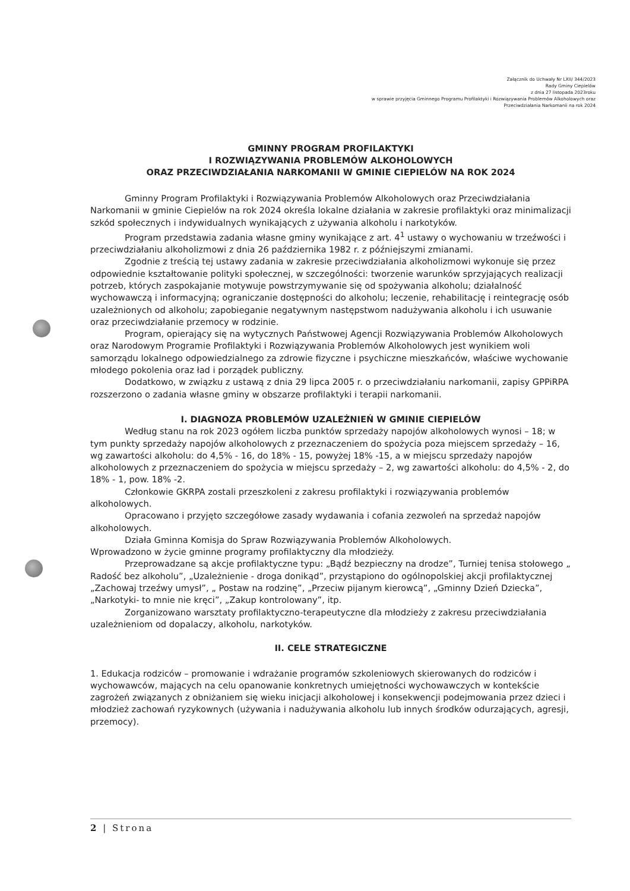Załącznik do Uchwały Nr LXII/ 344/2023
Rady Gminy Ciepielów
z dnia 27 listopada 2023roku
w sprawie przyjęcia Gminnego Programu Profilaktyki i Rozwiązywania Problemów Alkoholowych oraz
Przeciwdziałania Narkomanii na rok 2024
GMINNY PROGRAM PROFILAKTYKI
I ROZWIĄZYWANIA PROBLEMÓW ALKOHOLOWYCH
ORAZ PRZECIWDZIAŁANIA NARKOMANII W GMINIE CIEPIELÓW NA ROK 2024
Gminny Program Profilaktyki i Rozwiązywania Problemów Alkoholowych oraz Przeciwdziałania Narkomanii w gminie Ciepielów na rok 2024 określa lokalne działania w zakresie profilaktyki oraz minimalizacji szkód społecznych i indywidualnych wynikających z używania alkoholu i narkotyków.
Program przedstawia zadania własne gminy wynikające z art. 4<sup>1</sup> ustawy o wychowaniu w trzeźwości i przeciwdziałaniu alkoholizmowi z dnia 26 października 1982 r. z późniejszymi zmianami.
Zgodnie z treścią tej ustawy zadania w zakresie przeciwdziałania alkoholizmowi wykonuje się przez odpowiednie kształtowanie polityki społecznej, w szczególności: tworzenie warunków sprzyjających realizacji potrzeb, których zaspokajanie motywuje powstrzymywanie się od spożywania alkoholu; działalność wychowawczą i informacyjną; ograniczanie dostępności do alkoholu; leczenie, rehabilitację i reintegrację osób uzależnionych od alkoholu; zapobieganie negatywnym następstwom nadużywania alkoholu i ich usuwanie oraz przeciwdziałanie przemocy w rodzinie.
Program, opierający się na wytycznych Państwowej Agencji Rozwiązywania Problemów Alkoholowych oraz Narodowym Programie Profilaktyki i Rozwiązywania Problemów Alkoholowych jest wynikiem woli samorządu lokalnego odpowiedzialnego za zdrowie fizyczne i psychiczne mieszkańców, właściwe wychowanie młodego pokolenia oraz ład i porządek publiczny.
Dodatkowo, w związku z ustawą z dnia 29 lipca 2005 r. o przeciwdziałaniu narkomanii, zapisy GPPiRPA rozszerzono o zadania własne gminy w obszarze profilaktyki i terapii narkomanii.
I. DIAGNOZA PROBLEMÓW UZALEŻNIEŃ W GMINIE CIEPIELÓW
Według stanu na rok 2023 ogółem liczba punktów sprzedaży napojów alkoholowych wynosi – 18; w tym punkty sprzedaży napojów alkoholowych z przeznaczeniem do spożycia poza miejscem sprzedaży – 16, wg zawartości alkoholu: do 4,5% - 16, do 18% - 15, powyżej 18% -15, a w miejscu sprzedaży napojów alkoholowych z przeznaczeniem do spożycia w miejscu sprzedaży – 2, wg zawartości alkoholu: do 4,5% - 2, do 18% - 1, pow. 18% -2.
Członkowie GKRPA zostali przeszkoleni z zakresu profilaktyki i rozwiązywania problemów alkoholowych.
Opracowano i przyjęto szczegółowe zasady wydawania i cofania zezwoleń na sprzedaż napojów alkoholowych.
Działa Gminna Komisja do Spraw Rozwiązywania Problemów Alkoholowych.
Wprowadzono w życie gminne programy profilaktyczny dla młodzieży.
Przeprowadzane są akcje profilaktyczne typu: „Bądź bezpieczny na drodze”, Turniej tenisa stołowego „ Radość bez alkoholu”, „Uzależnienie - droga donikąd”, przystąpiono do ogólnopolskiej akcji profilaktycznej „Zachowaj trzeźwy umysł”, „ Postaw na rodzinę”, „Przeciw pijanym kierowcą”, „Gminny Dzień Dziecka”, „Narkotyki- to mnie nie kręci”, „Zakup kontrolowany”, itp.
Zorganizowano warsztaty profilaktyczno-terapeutyczne dla młodzieży z zakresu przeciwdziałania uzależnieniom od dopalaczy, alkoholu, narkotyków.
II. CELE STRATEGICZNE
1. Edukacja rodziców – promowanie i wdrażanie programów szkoleniowych skierowanych do rodziców i wychowawców, mających na celu opanowanie konkretnych umiejętności wychowawczych w kontekście zagrożeń związanych z obniżaniem się wieku inicjacji alkoholowej i konsekwencji podejmowania przez dzieci i młodzież zachowań ryzykownych (używania i nadużywania alkoholu lub innych środków odurzających, agresji, przemocy).
2 | Strona